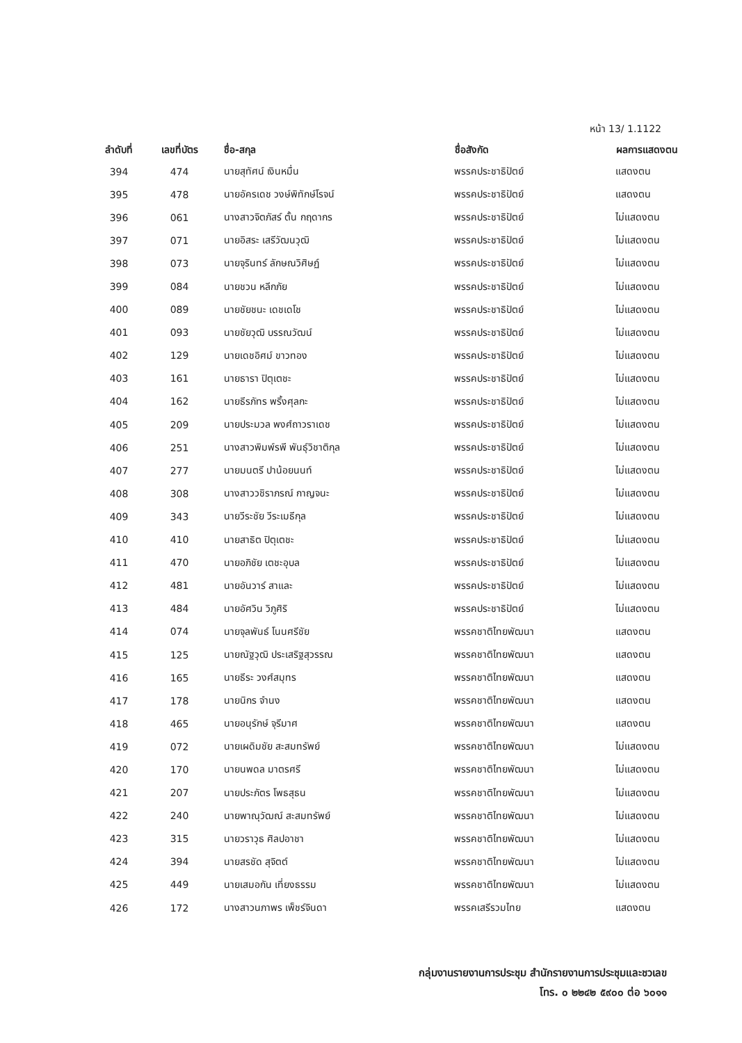หน้า 13/ 1.1122
| ลำดับที่ | เลขที่บัตร | ชื่อ-สกุล | ชื่อสังกัด | ผลการแสดงตน |
| --- | --- | --- | --- | --- |
| 394 | 474 | นายสุทัศน์ เงินหมื่น | พรรคประชาธิปัตย์ | แสดงตน |
| 395 | 478 | นายอัครเดช วงษ์พิทักษ์โรจน์ | พรรคประชาธิปัตย์ | แสดงตน |
| 396 | 061 | นางสาวจิตภัสร์ ตั้น กฤดากร | พรรคประชาธิปัตย์ | ไม่แสดงตน |
| 397 | 071 | นายอิสระ เสรีวัฒนวุฒิ | พรรคประชาธิปัตย์ | ไม่แสดงตน |
| 398 | 073 | นายจุรินทร์ ลักษณวิศิษฏ์ | พรรคประชาธิปัตย์ | ไม่แสดงตน |
| 399 | 084 | นายชวน หลีกภัย | พรรคประชาธิปัตย์ | ไม่แสดงตน |
| 400 | 089 | นายชัยชนะ เดชเดโช | พรรคประชาธิปัตย์ | ไม่แสดงตน |
| 401 | 093 | นายชัยวุฒิ บรรณวัฒน์ | พรรคประชาธิปัตย์ | ไม่แสดงตน |
| 402 | 129 | นายเดชอิศม์ ขาวทอง | พรรคประชาธิปัตย์ | ไม่แสดงตน |
| 403 | 161 | นายธารา ปิตุเตชะ | พรรคประชาธิปัตย์ | ไม่แสดงตน |
| 404 | 162 | นายธีรภัทร พริ้งศุลกะ | พรรคประชาธิปัตย์ | ไม่แสดงตน |
| 405 | 209 | นายประมวล พงศ์ถาวราเดช | พรรคประชาธิปัตย์ | ไม่แสดงตน |
| 406 | 251 | นางสาวพิมพ์รพี พันธุ์วิชาติกุล | พรรคประชาธิปัตย์ | ไม่แสดงตน |
| 407 | 277 | นายมนตรี ปาน้อยนนท์ | พรรคประชาธิปัตย์ | ไม่แสดงตน |
| 408 | 308 | นางสาววชิราภรณ์ กาญจนะ | พรรคประชาธิปัตย์ | ไม่แสดงตน |
| 409 | 343 | นายวีระชัย วีระเมธีกุล | พรรคประชาธิปัตย์ | ไม่แสดงตน |
| 410 | 410 | นายสาธิต ปิตุเตชะ | พรรคประชาธิปัตย์ | ไม่แสดงตน |
| 411 | 470 | นายอภิชัย เตชะอุบล | พรรคประชาธิปัตย์ | ไม่แสดงตน |
| 412 | 481 | นายอันวาร์ สาและ | พรรคประชาธิปัตย์ | ไม่แสดงตน |
| 413 | 484 | นายอัศวิน วิภูศิริ | พรรคประชาธิปัตย์ | ไม่แสดงตน |
| 414 | 074 | นายจุลพันธ์ โนนศรีชัย | พรรคชาติไทยพัฒนา | แสดงตน |
| 415 | 125 | นายณัฐวุฒิ ประเสริฐสุวรรณ | พรรคชาติไทยพัฒนา | แสดงตน |
| 416 | 165 | นายธีระ วงศ์สมุทร | พรรคชาติไทยพัฒนา | แสดงตน |
| 417 | 178 | นายนิกร จำนง | พรรคชาติไทยพัฒนา | แสดงตน |
| 418 | 465 | นายอนุรักษ์ จุรีมาศ | พรรคชาติไทยพัฒนา | แสดงตน |
| 419 | 072 | นายเผดิมชัย สะสมทรัพย์ | พรรคชาติไทยพัฒนา | ไม่แสดงตน |
| 420 | 170 | นายนพดล มาตรศรี | พรรคชาติไทยพัฒนา | ไม่แสดงตน |
| 421 | 207 | นายประภัตร โพธสุธน | พรรคชาติไทยพัฒนา | ไม่แสดงตน |
| 422 | 240 | นายพาณุวัฒณ์ สะสมทรัพย์ | พรรคชาติไทยพัฒนา | ไม่แสดงตน |
| 423 | 315 | นายวราวุธ ศิลปอาชา | พรรคชาติไทยพัฒนา | ไม่แสดงตน |
| 424 | 394 | นายสรชัด สุจิตต์ | พรรคชาติไทยพัฒนา | ไม่แสดงตน |
| 425 | 449 | นายเสมอกัน เที่ยงธรรม | พรรคชาติไทยพัฒนา | ไม่แสดงตน |
| 426 | 172 | นางสาวนภาพร เพ็ชร์จินดา | พรรคเสรีรวมไทย | แสดงตน |
กลุ่มงานรายงานการประชุม สำนักรายงานการประชุมและชวเลข
โทร. ๐ ๒๒๔๒ ๕๙๐๐ ต่อ ๖๐๑๑